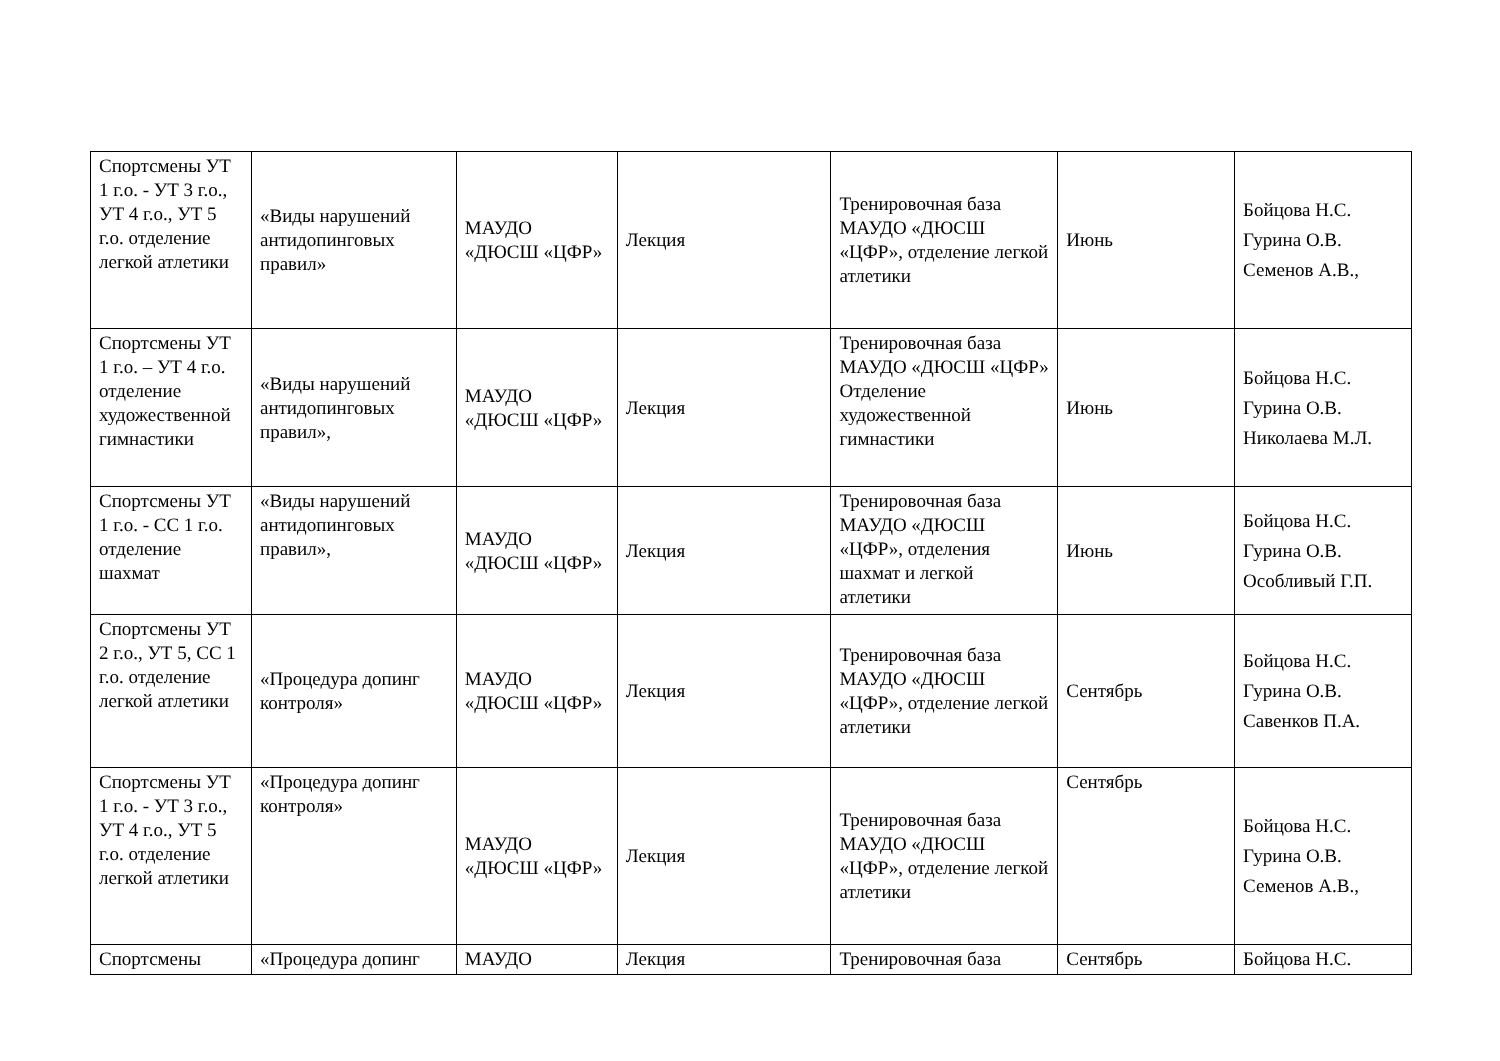| Спортсмены УТ 1 г.о. - УТ 3 г.о., УТ 4 г.о., УТ 5 г.о. отделение легкой атлетики | «Виды нарушений антидопинговых правил» | МАУДО «ДЮСШ «ЦФР» | Лекция | Тренировочная база МАУДО «ДЮСШ «ЦФР», отделение легкой атлетики | Июнь | Бойцова Н.С. Гурина О.В. Семенов А.В., |
| Спортсмены УТ 1 г.о. – УТ 4 г.о. отделение художественной гимнастики | «Виды нарушений антидопинговых правил», | МАУДО «ДЮСШ «ЦФР» | Лекция | Тренировочная база МАУДО «ДЮСШ «ЦФР» Отделение художественной гимнастики | Июнь | Бойцова Н.С. Гурина О.В. Николаева М.Л. |
| Спортсмены УТ 1 г.о. - СС 1 г.о. отделение шахмат | «Виды нарушений антидопинговых правил», | МАУДО «ДЮСШ «ЦФР» | Лекция | Тренировочная база МАУДО «ДЮСШ «ЦФР», отделения шахмат и легкой атлетики | Июнь | Бойцова Н.С. Гурина О.В. Особливый Г.П. |
| Спортсмены УТ 2 г.о., УТ 5, СС 1 г.о. отделение легкой атлетики | «Процедура допинг контроля» | МАУДО «ДЮСШ «ЦФР» | Лекция | Тренировочная база МАУДО «ДЮСШ «ЦФР», отделение легкой атлетики | Сентябрь | Бойцова Н.С. Гурина О.В. Савенков П.А. |
| Спортсмены УТ 1 г.о. - УТ 3 г.о., УТ 4 г.о., УТ 5 г.о. отделение легкой атлетики | «Процедура допинг контроля» | МАУДО «ДЮСШ «ЦФР» | Лекция | Тренировочная база МАУДО «ДЮСШ «ЦФР», отделение легкой атлетики | Сентябрь | Бойцова Н.С. Гурина О.В. Семенов А.В., |
| Спортсмены | «Процедура допинг | МАУДО | Лекция | Тренировочная база | Сентябрь | Бойцова Н.С. |